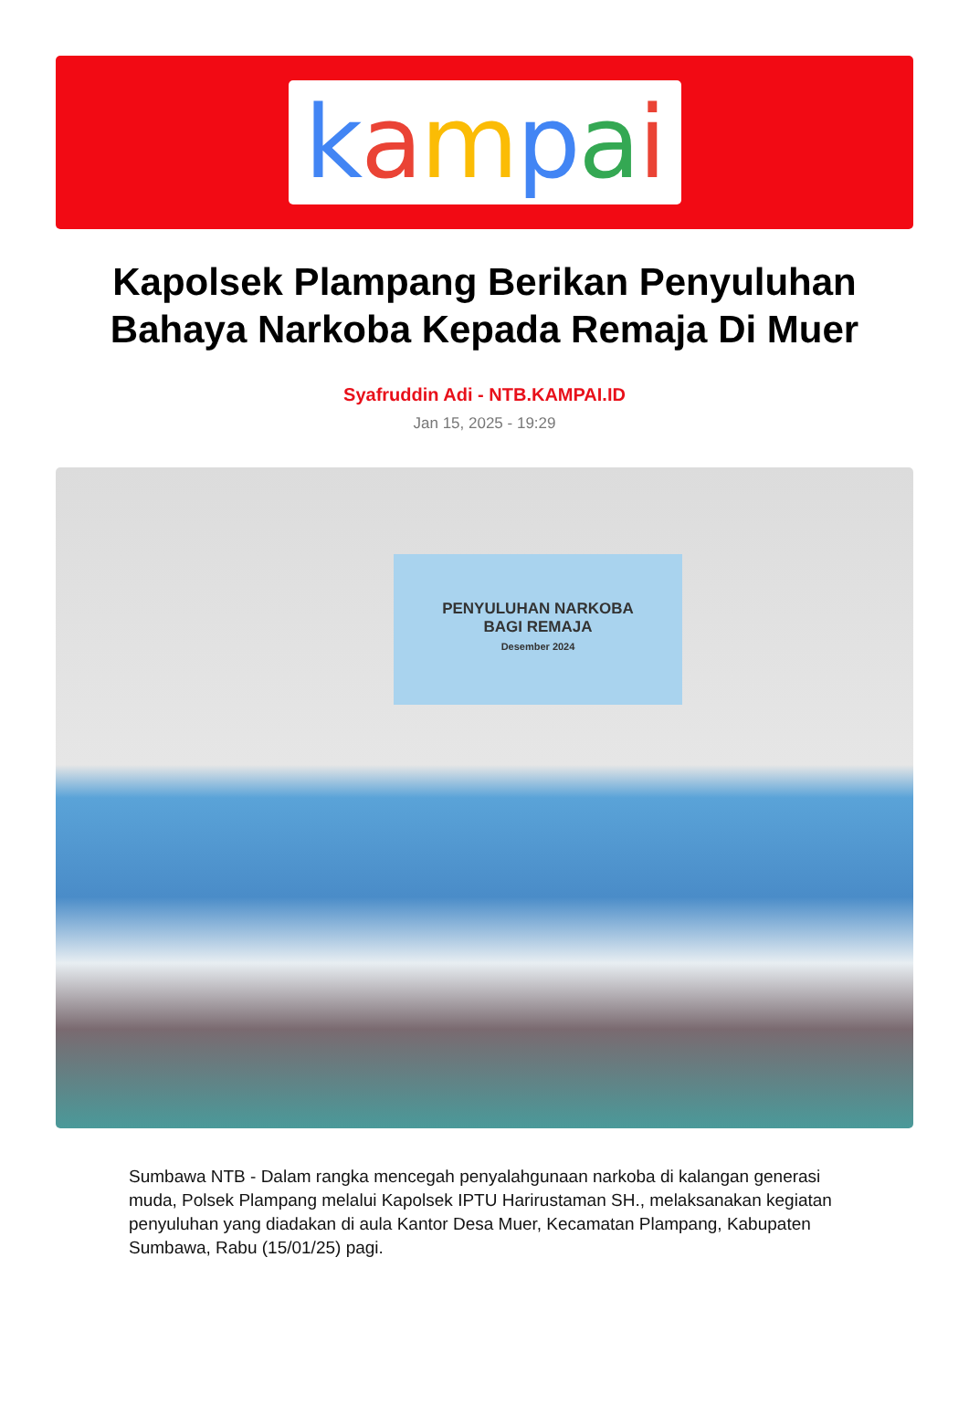kampai
Kapolsek Plampang Berikan Penyuluhan Bahaya Narkoba Kepada Remaja Di Muer
Syafruddin Adi - NTB.KAMPAI.ID
Jan 15, 2025 - 19:29
PENYULUHAN NARKOBA
BAGI REMAJA
Desember 2024
Sumbawa NTB - Dalam rangka mencegah penyalahgunaan narkoba di kalangan generasi muda, Polsek Plampang melalui Kapolsek IPTU Harirustaman SH., melaksanakan kegiatan penyuluhan yang diadakan di aula Kantor Desa Muer, Kecamatan Plampang, Kabupaten Sumbawa, Rabu (15/01/25) pagi.